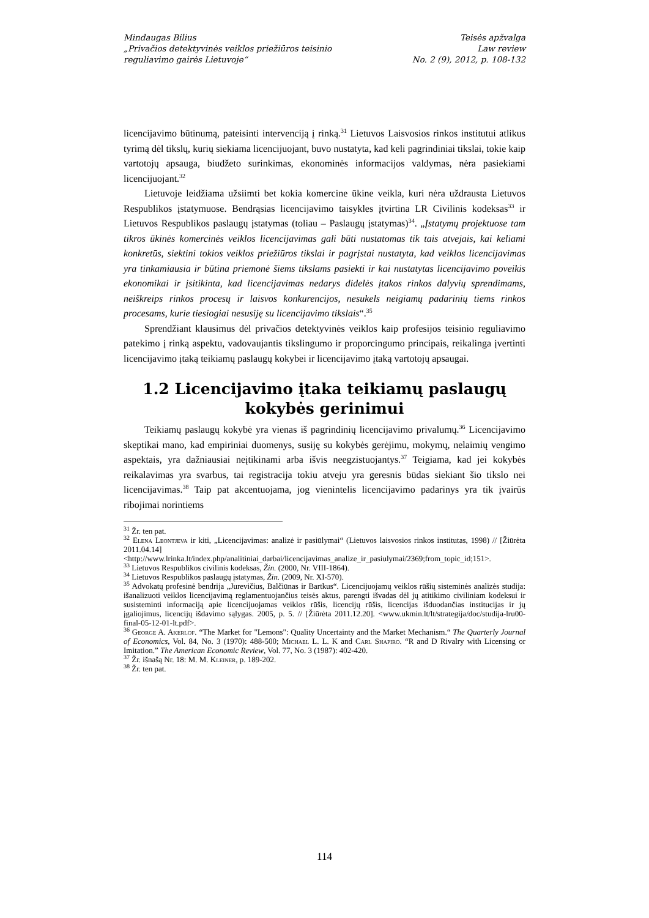Mindaugas Bilius
„Privačios detektyvinės veiklos priežiūros teisinio
reguliavimo gairės Lietuvoje“
Teisės apžvalga
Law review
No. 2 (9), 2012, p. 108-132
licencijavimo būtinumą, pateisinti intervenciją į rinką.<sup>31</sup> Lietuvos Laisvosios rinkos institutui atlikus tyrimą dėl tikslų, kurių siekiama licencijuojant, buvo nustatyta, kad keli pagrindiniai tikslai, tokie kaip vartotojų apsauga, biudžeto surinkimas, ekonominės informacijos valdymas, nėra pasiekiami licencijuojant.<sup>32</sup>
Lietuvoje leidžiama užsiimti bet kokia komercine ūkine veikla, kuri nėra uždrausta Lietuvos Respublikos įstatymuose. Bendrąsias licencijavimo taisykles įtvirtina LR Civilinis kodeksas<sup>33</sup> ir Lietuvos Respublikos paslaugų įstatymas (toliau – Paslaugų įstatymas)<sup>34</sup>. „Įstatymų projektuose tam tikros ūkinės komercinės veiklos licencijavimas gali būti nustatomas tik tais atvejais, kai keliami konkretūs, siektini tokios veiklos priežiūros tikslai ir pagrįstai nustatyta, kad veiklos licencijavimas yra tinkamiausia ir būtina priemonė šiems tikslams pasiekti ir kai nustatytas licencijavimo poveikis ekonomikai ir įsitikinta, kad licencijavimas nedarys didelės įtakos rinkos dalyvių sprendimams, neiškreips rinkos procesų ir laisvos konkurencijos, nesukels neigiamų padarinių tiems rinkos procesams, kurie tiesiogiai nesusiję su licencijavimo tikslais“.<sup>35</sup>
Sprendžiant klausimus dėl privačios detektyvinės veiklos kaip profesijos teisinio reguliavimo patekimo į rinką aspektu, vadovaujantis tikslingumo ir proporcingumo principais, reikalinga įvertinti licencijavimo įtaką teikiamų paslaugų kokybei ir licencijavimo įtaką vartotojų apsaugai.
1.2 Licencijavimo įtaka teikiamų paslaugų kokybės gerinimui
Teikiamų paslaugų kokybė yra vienas iš pagrindinių licencijavimo privalumų.<sup>36</sup> Licencijavimo skeptikai mano, kad empiriniai duomenys, susiję su kokybės gerėjimu, mokymų, nelaimių vengimo aspektais, yra dažniausiai neįtikinami arba išvis neegzistuojantys.<sup>37</sup> Teigiama, kad jei kokybės reikalavimas yra svarbus, tai registracija tokiu atveju yra geresnis būdas siekiant šio tikslo nei licencijavimas.<sup>38</sup> Taip pat akcentuojama, jog vienintelis licencijavimo padarinys yra tik įvairūs ribojimai norintiems
<sup>31</sup> Žr. ten pat.
<sup>32</sup> Elena Leontjeva ir kiti, „Licencijavimas: analizė ir pasiūlymai“ (Lietuvos laisvosios rinkos institutas, 1998) // [Žiūrėta 2011.04.14] <http://www.lrinka.lt/index.php/analitiniai_darbai/licencijavimas_analize_ir_pasiulymai/2369;from_topic_id;151>.
<sup>33</sup> Lietuvos Respublikos civilinis kodeksas, Žin. (2000, Nr. VIII-1864).
<sup>34</sup> Lietuvos Respublikos paslaugų įstatymas, Žin. (2009, Nr. XI-570).
<sup>35</sup> Advokatų profesinė bendrija „Jurevičius, Balčiūnas ir Bartkus“. Licencijuojamų veiklos rūšių sisteminės analizės studija: išanalizuoti veiklos licencijavimą reglamentuojančius teisės aktus, parengti išvadas dėl jų atitikimo civiliniam kodeksui ir susisteminti informaciją apie licencijuojamas veiklos rūšis, licencijų rūšis, licencijas išduodančias institucijas ir jų įgaliojimus, licencijų išdavimo sąlygas. 2005, p. 5. // [Žiūrėta 2011.12.20]. <www.ukmin.lt/lt/strategija/doc/studija-lru00-final-05-12-01-lt.pdf>.
<sup>36</sup> George A. Akerlof. “The Market for "Lemons": Quality Uncertainty and the Market Mechanism.“ The Quarterly Journal of Economics, Vol. 84, No. 3 (1970): 488-500; Michael L. L. K and Carl Shapiro. “R and D Rivalry with Licensing or Imitation.” The American Economic Review, Vol. 77, No. 3 (1987): 402-420.
<sup>37</sup> Žr. išnašą Nr. 18: M. M. Kleiner, p. 189-202.
<sup>38</sup> Žr. ten pat.
114